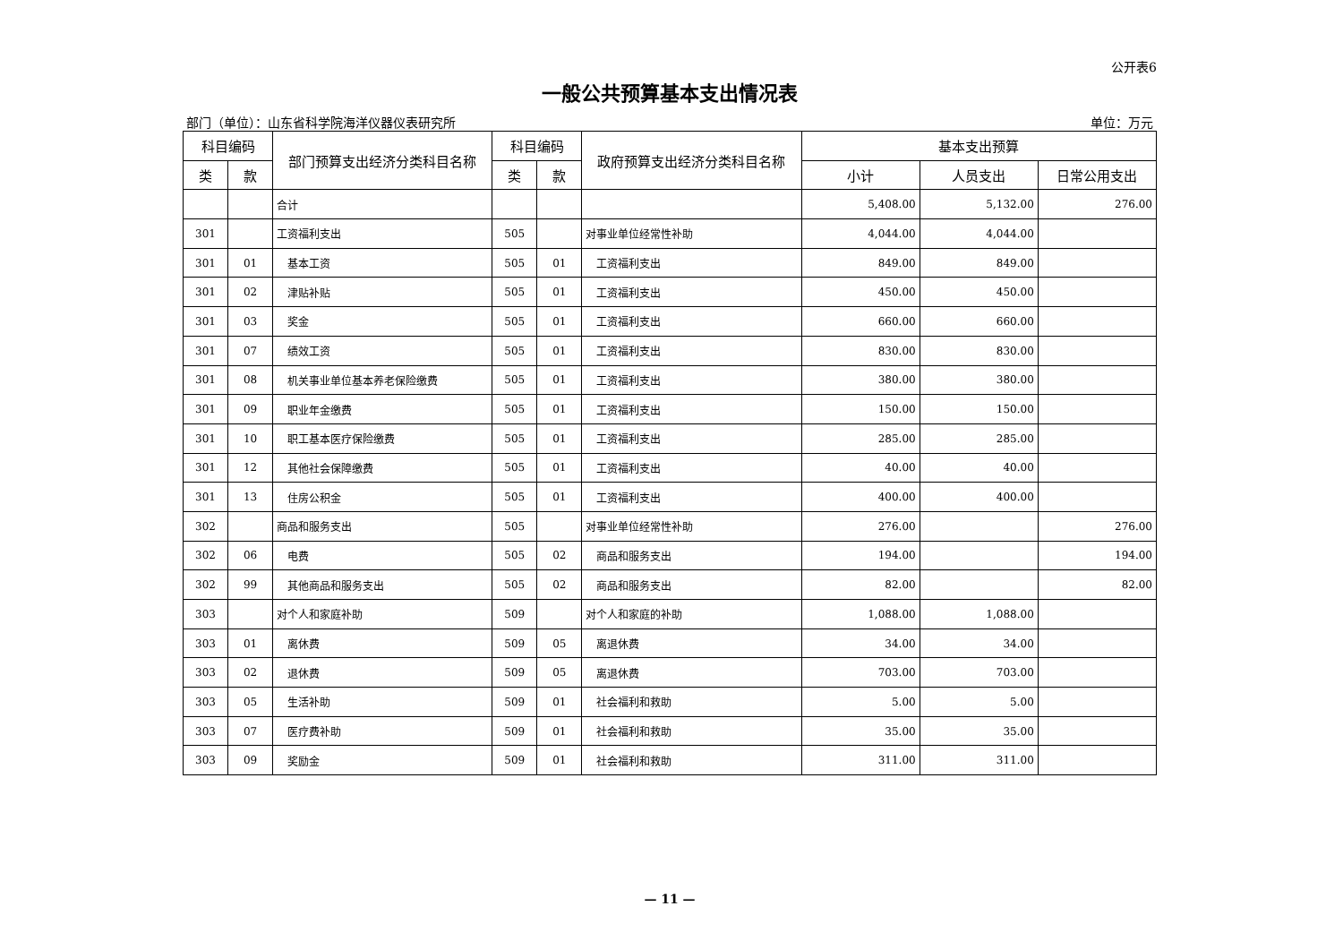公开表6
一般公共预算基本支出情况表
部门（单位）：山东省科学院海洋仪器仪表研究所 单位：万元
| 科目编码 | | 部门预算支出经济分类科目名称 | 科目编码 | | 政府预算支出经济分类科目名称 | 基本支出预算 | | |
| --- | --- | --- | --- | --- | --- | --- | --- | --- |
| 类 | 款 | | 类 | 款 | | 小计 | 人员支出 | 日常公用支出 |
| | | 合计 | | | | 5,408.00 | 5,132.00 | 276.00 |
| 301 | | 工资福利支出 | 505 | | 对事业单位经常性补助 | 4,044.00 | 4,044.00 | |
| 301 | 01 | 基本工资 | 505 | 01 | 工资福利支出 | 849.00 | 849.00 | |
| 301 | 02 | 津贴补贴 | 505 | 01 | 工资福利支出 | 450.00 | 450.00 | |
| 301 | 03 | 奖金 | 505 | 01 | 工资福利支出 | 660.00 | 660.00 | |
| 301 | 07 | 绩效工资 | 505 | 01 | 工资福利支出 | 830.00 | 830.00 | |
| 301 | 08 | 机关事业单位基本养老保险缴费 | 505 | 01 | 工资福利支出 | 380.00 | 380.00 | |
| 301 | 09 | 职业年金缴费 | 505 | 01 | 工资福利支出 | 150.00 | 150.00 | |
| 301 | 10 | 职工基本医疗保险缴费 | 505 | 01 | 工资福利支出 | 285.00 | 285.00 | |
| 301 | 12 | 其他社会保障缴费 | 505 | 01 | 工资福利支出 | 40.00 | 40.00 | |
| 301 | 13 | 住房公积金 | 505 | 01 | 工资福利支出 | 400.00 | 400.00 | |
| 302 | | 商品和服务支出 | 505 | | 对事业单位经常性补助 | 276.00 | | 276.00 |
| 302 | 06 | 电费 | 505 | 02 | 商品和服务支出 | 194.00 | | 194.00 |
| 302 | 99 | 其他商品和服务支出 | 505 | 02 | 商品和服务支出 | 82.00 | | 82.00 |
| 303 | | 对个人和家庭补助 | 509 | | 对个人和家庭的补助 | 1,088.00 | 1,088.00 | |
| 303 | 01 | 离休费 | 509 | 05 | 离退休费 | 34.00 | 34.00 | |
| 303 | 02 | 退休费 | 509 | 05 | 离退休费 | 703.00 | 703.00 | |
| 303 | 05 | 生活补助 | 509 | 01 | 社会福利和救助 | 5.00 | 5.00 | |
| 303 | 07 | 医疗费补助 | 509 | 01 | 社会福利和救助 | 35.00 | 35.00 | |
| 303 | 09 | 奖励金 | 509 | 01 | 社会福利和救助 | 311.00 | 311.00 | |
— 11 —